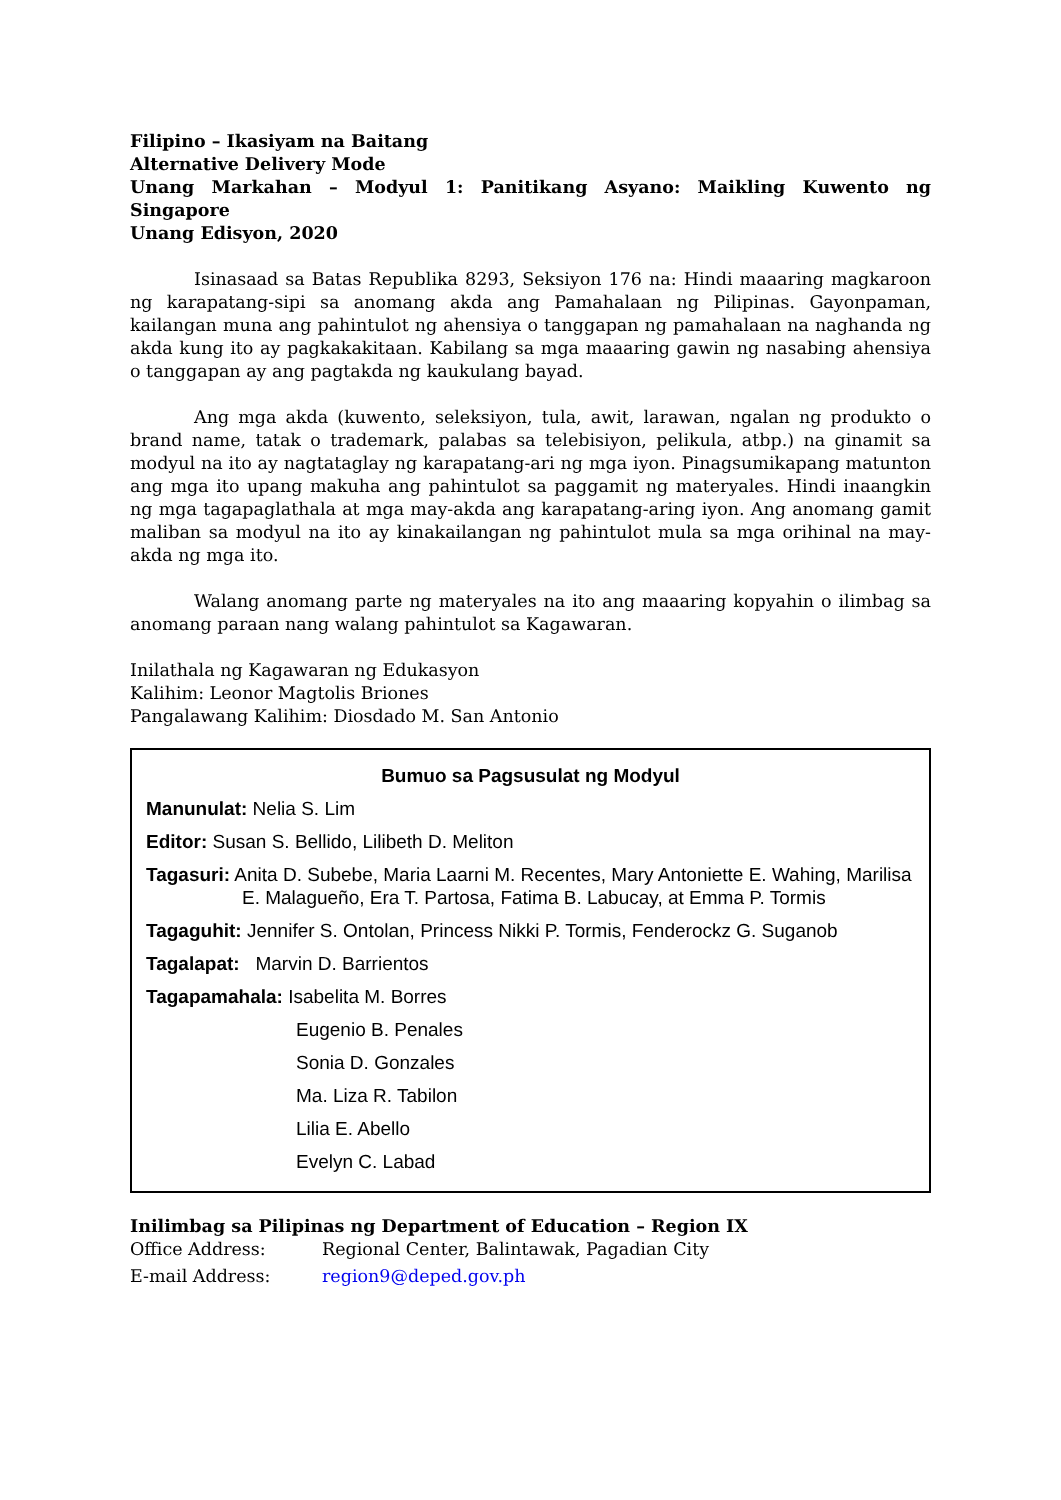Filipino – Ikasiyam na Baitang
Alternative Delivery Mode
Unang Markahan – Modyul 1: Panitikang Asyano: Maikling Kuwento ng Singapore
Unang Edisyon, 2020
Isinasaad sa Batas Republika 8293, Seksiyon 176 na: Hindi maaaring magkaroon ng karapatang-sipi sa anomang akda ang Pamahalaan ng Pilipinas. Gayonpaman, kailangan muna ang pahintulot ng ahensiya o tanggapan ng pamahalaan na naghanda ng akda kung ito ay pagkakakitaan. Kabilang sa mga maaaring gawin ng nasabing ahensiya o tanggapan ay ang pagtakda ng kaukulang bayad.
Ang mga akda (kuwento, seleksiyon, tula, awit, larawan, ngalan ng produkto o brand name, tatak o trademark, palabas sa telebisiyon, pelikula, atbp.) na ginamit sa modyul na ito ay nagtataglay ng karapatang-ari ng mga iyon. Pinagsumikapang matunton ang mga ito upang makuha ang pahintulot sa paggamit ng materyales. Hindi inaangkin ng mga tagapaglathala at mga may-akda ang karapatang-aring iyon. Ang anomang gamit maliban sa modyul na ito ay kinakailangan ng pahintulot mula sa mga orihinal na may-akda ng mga ito.
Walang anomang parte ng materyales na ito ang maaaring kopyahin o ilimbag sa anomang paraan nang walang pahintulot sa Kagawaran.
Inilathala ng Kagawaran ng Edukasyon
Kalihim: Leonor Magtolis Briones
Pangalawang Kalihim: Diosdado M. San Antonio
Bumuo sa Pagsusulat ng Modyul
Manunulat: Nelia S. Lim
Editor: Susan S. Bellido, Lilibeth D. Meliton
Tagasuri: Anita D. Subebe, Maria Laarni M. Recentes, Mary Antoniette E. Wahing, Marilisa E. Malagueño, Era T. Partosa, Fatima B. Labucay, at Emma P. Tormis
Tagaguhit: Jennifer S. Ontolan, Princess Nikki P. Tormis, Fenderockz G. Suganob
Tagalapat: Marvin D. Barrientos
Tagapamahala: Isabelita M. Borres
Eugenio B. Penales
Sonia D. Gonzales
Ma. Liza R. Tabilon
Lilia E. Abello
Evelyn C. Labad
Inilimbag sa Pilipinas ng Department of Education – Region IX
Office Address: Regional Center, Balintawak, Pagadian City
E-mail Address: region9@deped.gov.ph